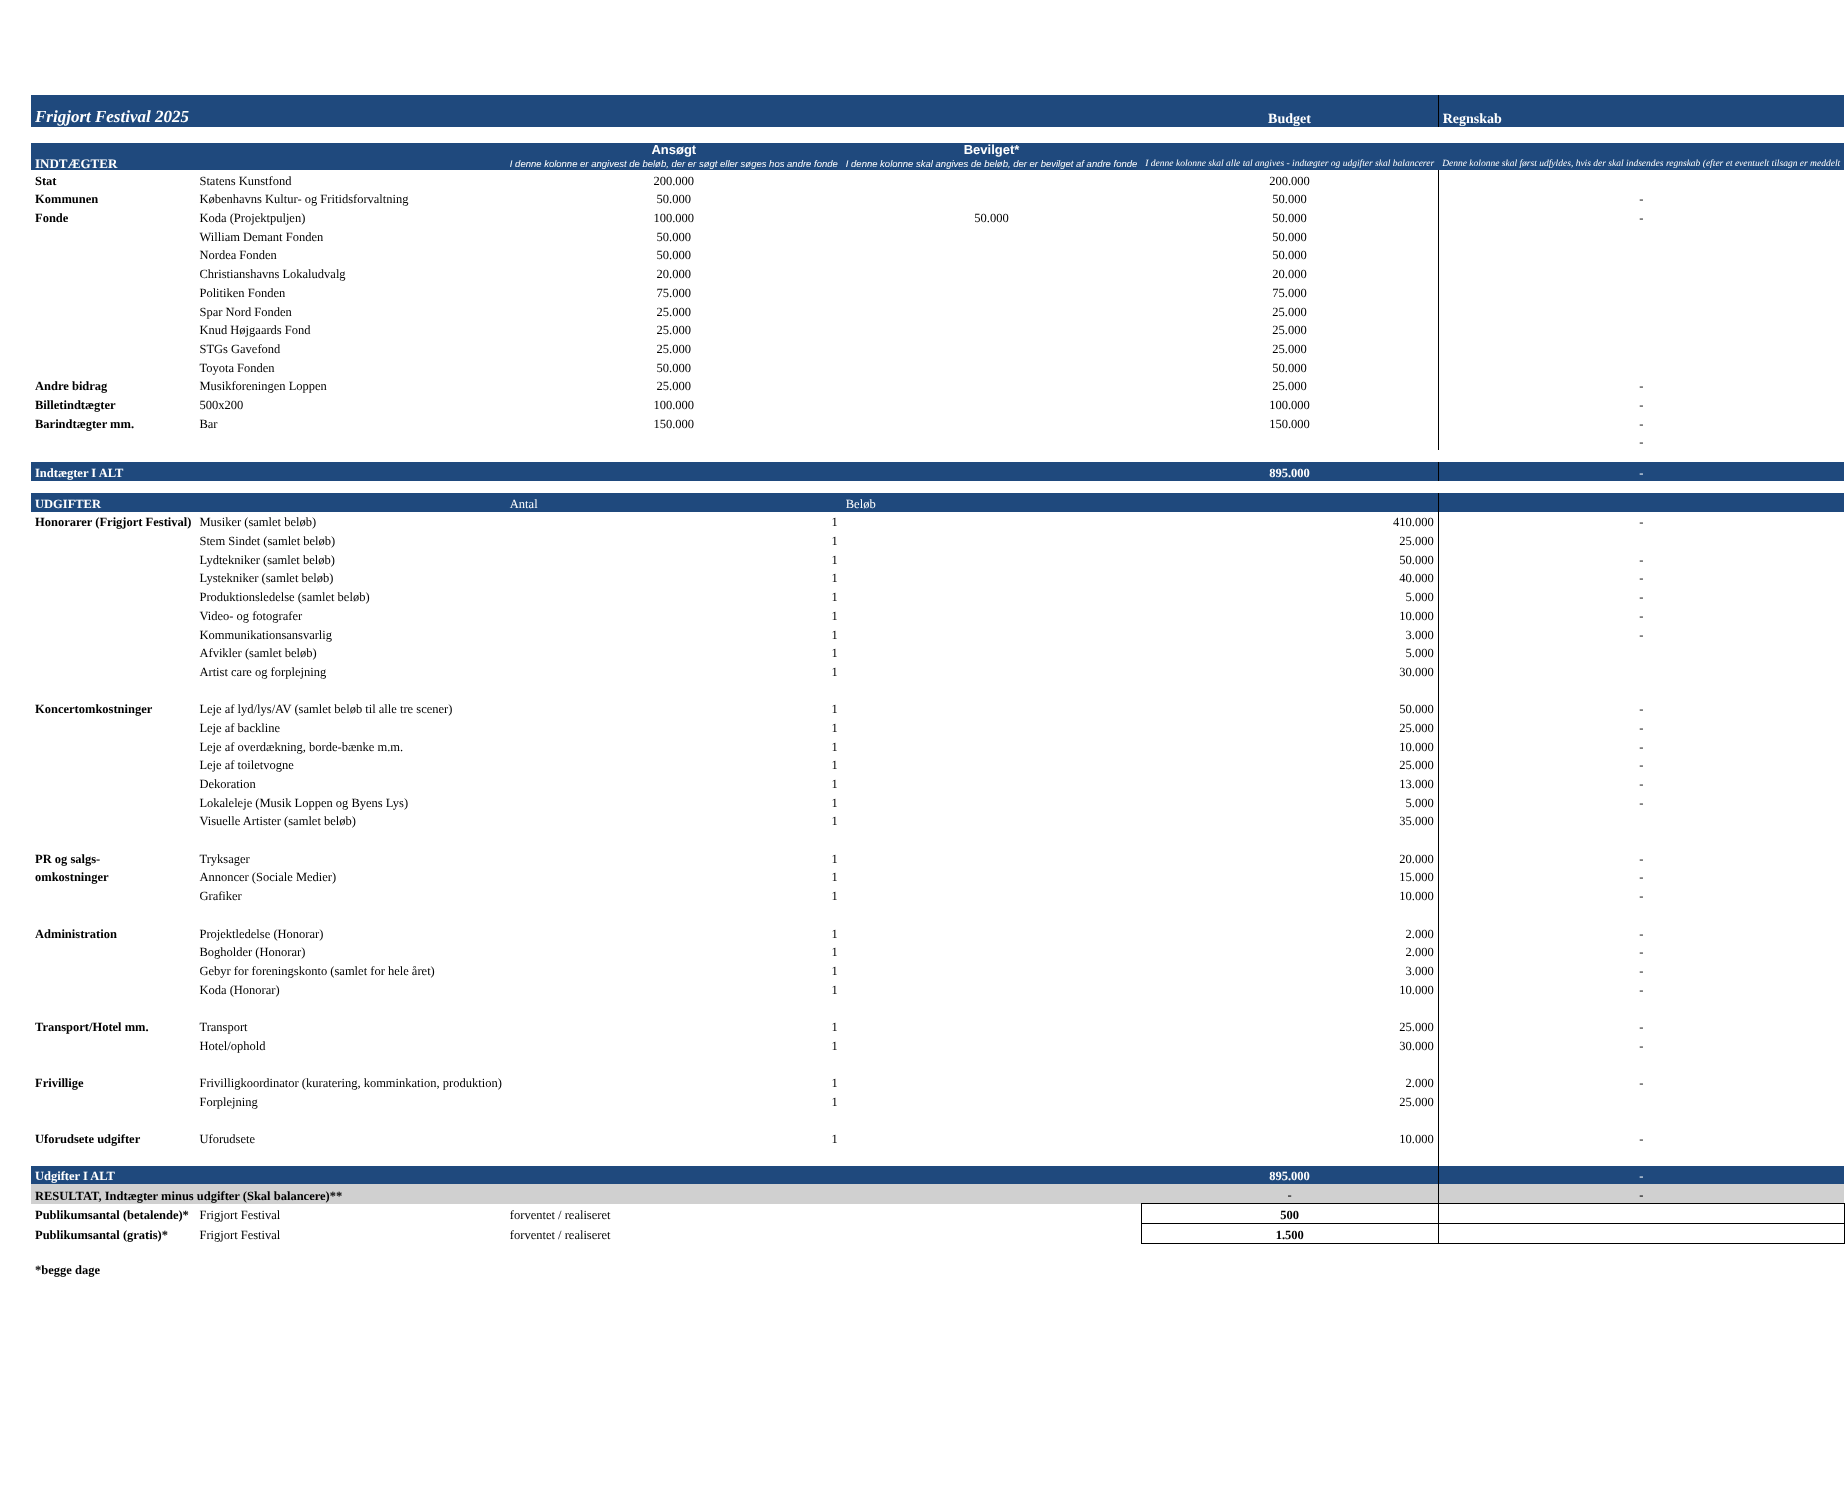| Frigjort Festival 2025 | | | | Budget | Regnskab |
| INDTÆGTER | | Ansøgt I denne kolonne er angivest de beløb, der er søgt eller søges hos andre fonde | Bevilget* I denne kolonne skal angives de beløb, der er bevilget af andre fonde | I denne kolonne skal alle tal angives - indtægter og udgifter skal balancerer | Denne kolonne skal først udfyldes, hvis der skal indsendes regnskab (efter et eventuelt tilsagn er meddelt |
| Stat | Statens Kunstfond | 200.000 | | 200.000 | |
| Kommunen | Københavns Kultur- og Fritidsforvaltning | 50.000 | | 50.000 | - |
| Fonde | Koda (Projektpuljen) | 100.000 | 50.000 | 50.000 | - |
| | William Demant Fonden | 50.000 | | 50.000 | |
| | Nordea Fonden | 50.000 | | 50.000 | |
| | Christianshavns Lokaludvalg | 20.000 | | 20.000 | |
| | Politiken Fonden | 75.000 | | 75.000 | |
| | Spar Nord Fonden | 25.000 | | 25.000 | |
| | Knud Højgaards Fond | 25.000 | | 25.000 | |
| | STGs Gavefond | 25.000 | | 25.000 | |
| | Toyota Fonden | 50.000 | | 50.000 | |
| Andre bidrag | Musikforeningen Loppen | 25.000 | | 25.000 | - |
| Billetindtægter | 500x200 | 100.000 | | 100.000 | - |
| Barindtægter mm. | Bar | 150.000 | | 150.000 | - |
| | | | | | - |
| Indtægter I ALT | | | | 895.000 | - |
| UDGIFTER | | Antal | Beløb | | |
| Honorarer (Frigjort Festival) | Musiker (samlet beløb) | 1 | | 410.000 | - |
| | Stem Sindet (samlet beløb) | 1 | | 25.000 | |
| | Lydtekniker (samlet beløb) | 1 | | 50.000 | - |
| | Lystekniker (samlet beløb) | 1 | | 40.000 | - |
| | Produktionsledelse (samlet beløb) | 1 | | 5.000 | - |
| | Video- og fotografer | 1 | | 10.000 | - |
| | Kommunikationsansvarlig | 1 | | 3.000 | - |
| | Afvikler (samlet beløb) | 1 | | 5.000 | |
| | Artist care og forplejning | 1 | | 30.000 | |
| Koncertomkostninger | Leje af lyd/lys/AV (samlet beløb til alle tre scener) | 1 | | 50.000 | - |
| | Leje af backline | 1 | | 25.000 | - |
| | Leje af overdækning, borde-bænke m.m. | 1 | | 10.000 | - |
| | Leje af toiletvogne | 1 | | 25.000 | - |
| | Dekoration | 1 | | 13.000 | - |
| | Lokaleleje (Musik Loppen og Byens Lys) | 1 | | 5.000 | - |
| | Visuelle Artister (samlet beløb) | 1 | | 35.000 | |
| PR og salgs- | Tryksager | 1 | | 20.000 | - |
| omkostninger | Annoncer (Sociale Medier) | 1 | | 15.000 | - |
| | Grafiker | 1 | | 10.000 | - |
| Administration | Projektledelse (Honorar) | 1 | | 2.000 | - |
| | Bogholder (Honorar) | 1 | | 2.000 | - |
| | Gebyr for foreningskonto (samlet for hele året) | 1 | | 3.000 | - |
| | Koda (Honorar) | 1 | | 10.000 | - |
| Transport/Hotel mm. | Transport | 1 | | 25.000 | - |
| | Hotel/ophold | 1 | | 30.000 | - |
| Frivillige | Frivilligkoordinator (kuratering, komminkation, produktion) | 1 | | 2.000 | - |
| | Forplejning | 1 | | 25.000 | |
| Uforudsete udgifter | Uforudsete | 1 | | 10.000 | - |
| Udgifter I ALT | | | | 895.000 | - |
| RESULTAT, Indtægter minus udgifter (Skal balancere)** | | | | - | - |
| Publikumsantal (betalende)* | Frigjort Festival | forventet / realiseret | | 500 | |
| Publikumsantal (gratis)* | Frigjort Festival | forventet / realiseret | | 1.500 | |
| *begge dage | | | | | |